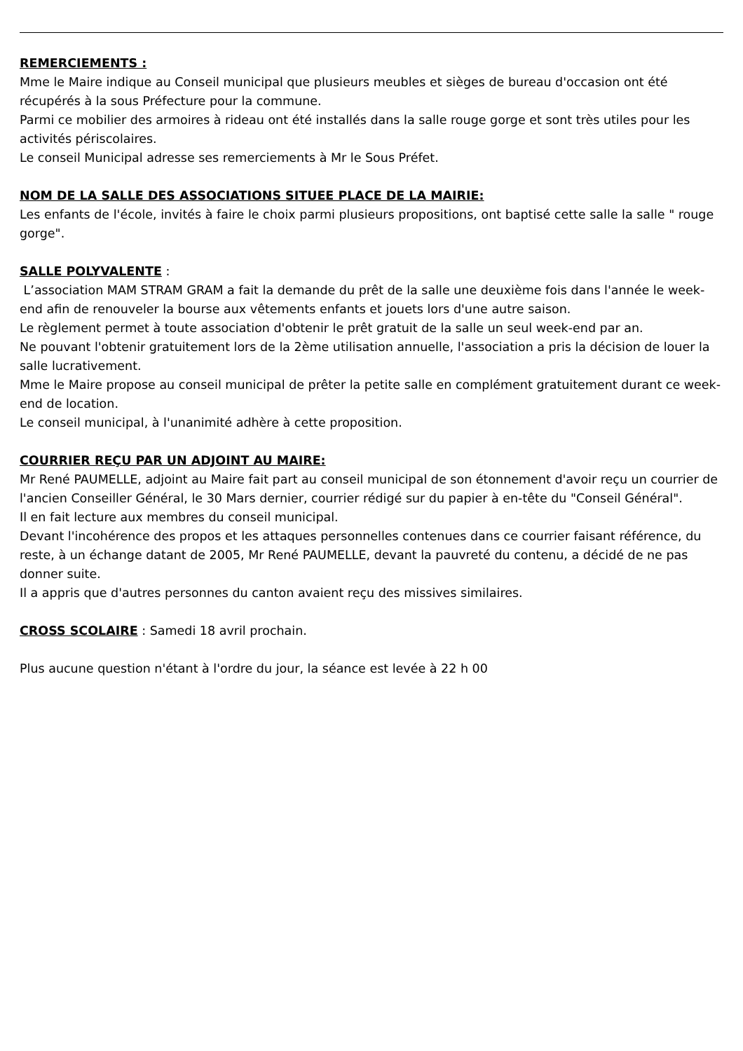REMERCIEMENTS :
Mme le Maire indique au Conseil municipal que plusieurs meubles et sièges de bureau d'occasion ont été récupérés à la sous Préfecture pour la commune.
Parmi ce mobilier des armoires à rideau ont été installés dans la salle rouge gorge et sont très utiles pour les activités périscolaires.
Le conseil Municipal adresse ses remerciements à Mr le Sous Préfet.
NOM DE LA SALLE DES ASSOCIATIONS SITUEE PLACE DE LA MAIRIE:
Les enfants de l'école, invités à faire le choix parmi plusieurs propositions, ont baptisé cette salle la salle " rouge gorge".
SALLE POLYVALENTE :
L’association MAM STRAM GRAM a fait la demande du prêt de la salle une deuxième fois dans l'année le week-end afin de renouveler la bourse aux vêtements enfants et jouets lors d'une autre saison.
Le règlement permet à toute association d'obtenir le prêt gratuit de la salle un seul week-end par an.
Ne pouvant l'obtenir gratuitement lors de la 2ème utilisation annuelle, l'association a pris la décision de louer la salle lucrativement.
Mme le Maire propose au conseil municipal de prêter la petite salle en complément gratuitement durant ce week-end de location.
Le conseil municipal, à l'unanimité adhère à cette proposition.
COURRIER REÇU PAR UN ADJOINT AU MAIRE:
Mr René PAUMELLE, adjoint au Maire fait part au conseil municipal de son étonnement d'avoir reçu un courrier de l'ancien Conseiller Général, le 30 Mars dernier, courrier rédigé sur du papier à en-tête du "Conseil Général".
Il en fait lecture aux membres du conseil municipal.
Devant l'incohérence des propos et les attaques personnelles contenues dans ce courrier faisant référence, du reste, à un échange datant de 2005, Mr René PAUMELLE, devant la pauvreté du contenu, a décidé de ne pas donner suite.
Il a appris que d'autres personnes du canton avaient reçu des missives similaires.
CROSS SCOLAIRE : Samedi 18 avril prochain.
Plus aucune question n'étant à l'ordre du jour, la séance est levée à 22 h 00